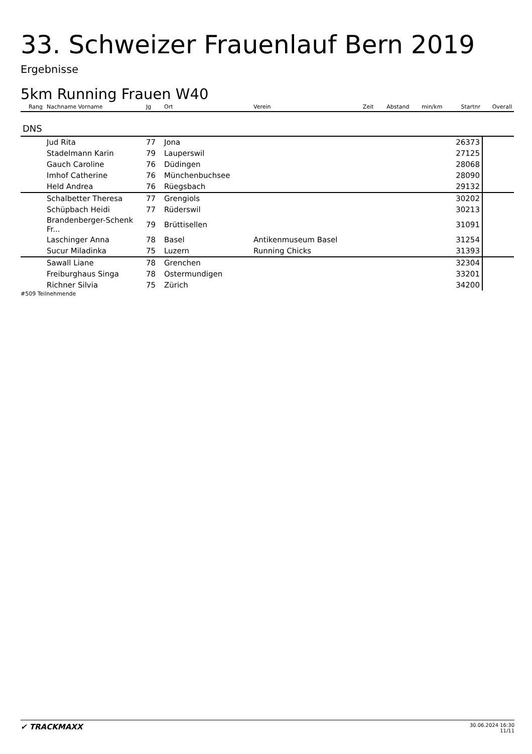33. Schweizer Frauenlauf Bern 2019
Ergebnisse
5km Running Frauen W40
| Rang | Nachname Vorname | Jg | Ort | Verein | Zeit | Abstand | min/km | Startnr | Overall |
| --- | --- | --- | --- | --- | --- | --- | --- | --- | --- |
| DNS | | | | | | | | | |
| | Jud Rita | 77 | Jona | | | | | 26373 | |
| | Stadelmann Karin | 79 | Lauperswil | | | | | 27125 | |
| | Gauch Caroline | 76 | Düdingen | | | | | 28068 | |
| | Imhof Catherine | 76 | Münchenbuchsee | | | | | 28090 | |
| | Held Andrea | 76 | Rüegsbach | | | | | 29132 | |
| | Schalbetter Theresa | 77 | Grengiols | | | | | 30202 | |
| | Schüpbach Heidi | 77 | Rüderswil | | | | | 30213 | |
| | Brandenberger-Schenk Fr... | 79 | Brüttisellen | | | | | 31091 | |
| | Laschinger Anna | 78 | Basel | Antikenmuseum Basel | | | | 31254 | |
| | Sucur Miladinka | 75 | Luzern | Running Chicks | | | | 31393 | |
| | Sawall Liane | 78 | Grenchen | | | | | 32304 | |
| | Freiburghaus Singa | 78 | Ostermundigen | | | | | 33201 | |
| | Richner Silvia | 75 | Zürich | | | | | 34200 | |
#509 Teilnehmende
✔ TRACKMAXX
30.06.2024 16:30
11/11